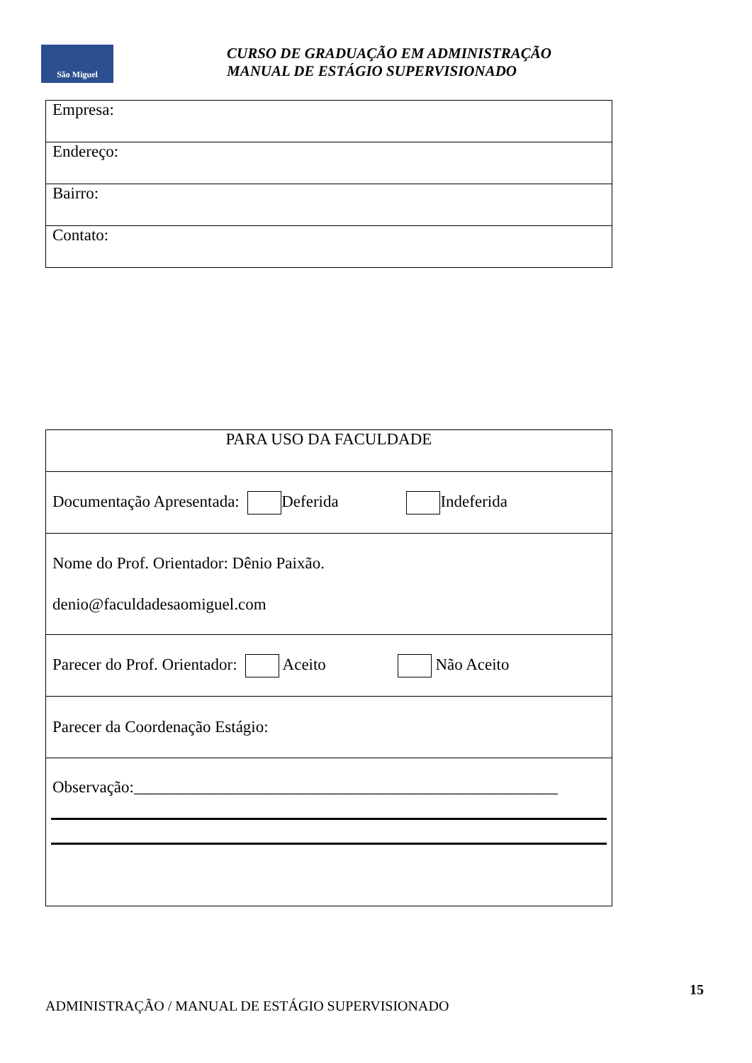São Miguel
CURSO DE GRADUAÇÃO EM ADMINISTRAÇÃO
MANUAL DE ESTÁGIO SUPERVISIONADO
| Empresa: |
| Endereço: |
| Bairro: |
| Contato: |
| PARA USO DA FACULDADE |
| Documentação Apresentada: Deferida Indeferida |
| Nome do Prof. Orientador: Dênio Paixão. denio@faculdadesaomiguel.com |
| Parecer do Prof. Orientador: Aceito Não Aceito |
| Parecer da Coordenação Estágio: |
| Observação:____________________________________________________ |
15
ADMINISTRAÇÃO / MANUAL DE ESTÁGIO SUPERVISIONADO